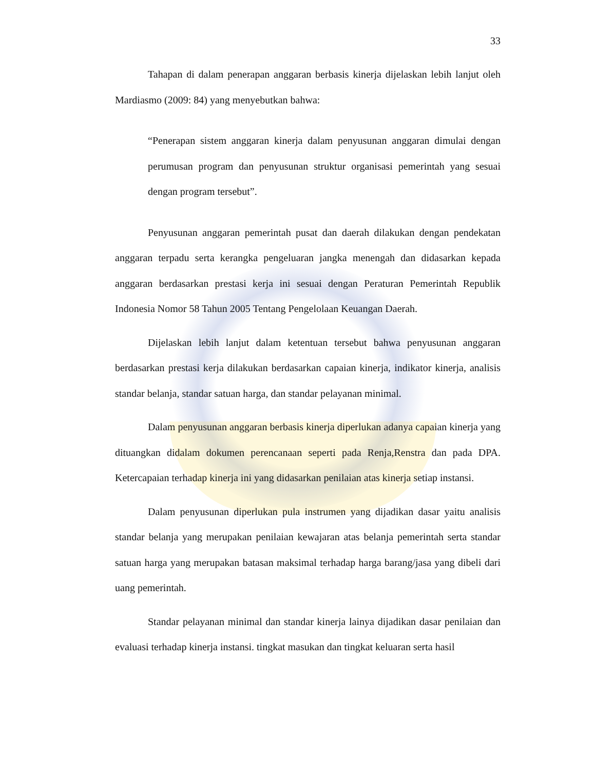33
Tahapan di dalam penerapan anggaran berbasis kinerja dijelaskan lebih lanjut oleh Mardiasmo (2009: 84) yang menyebutkan bahwa:
“Penerapan sistem anggaran kinerja dalam penyusunan anggaran dimulai dengan perumusan program dan penyusunan struktur organisasi pemerintah yang sesuai dengan program tersebut”.
Penyusunan anggaran pemerintah pusat dan daerah dilakukan dengan pendekatan anggaran terpadu serta kerangka pengeluaran jangka menengah dan didasarkan kepada anggaran berdasarkan prestasi kerja ini sesuai dengan Peraturan Pemerintah Republik Indonesia Nomor 58 Tahun 2005 Tentang Pengelolaan Keuangan Daerah.
Dijelaskan lebih lanjut dalam ketentuan tersebut bahwa penyusunan anggaran berdasarkan prestasi kerja dilakukan berdasarkan capaian kinerja, indikator kinerja, analisis standar belanja, standar satuan harga, dan standar pelayanan minimal.
Dalam penyusunan anggaran berbasis kinerja diperlukan adanya capaian kinerja yang dituangkan didalam dokumen perencanaan seperti pada Renja,Renstra dan pada DPA. Ketercapaian terhadap kinerja ini yang didasarkan penilaian atas kinerja setiap instansi.
Dalam penyusunan diperlukan pula instrumen yang dijadikan dasar yaitu analisis standar belanja yang merupakan penilaian kewajaran atas belanja pemerintah serta standar satuan harga yang merupakan batasan maksimal terhadap harga barang/jasa yang dibeli dari uang pemerintah.
Standar pelayanan minimal dan standar kinerja lainya dijadikan dasar penilaian dan evaluasi terhadap kinerja instansi. tingkat masukan dan tingkat keluaran serta hasil